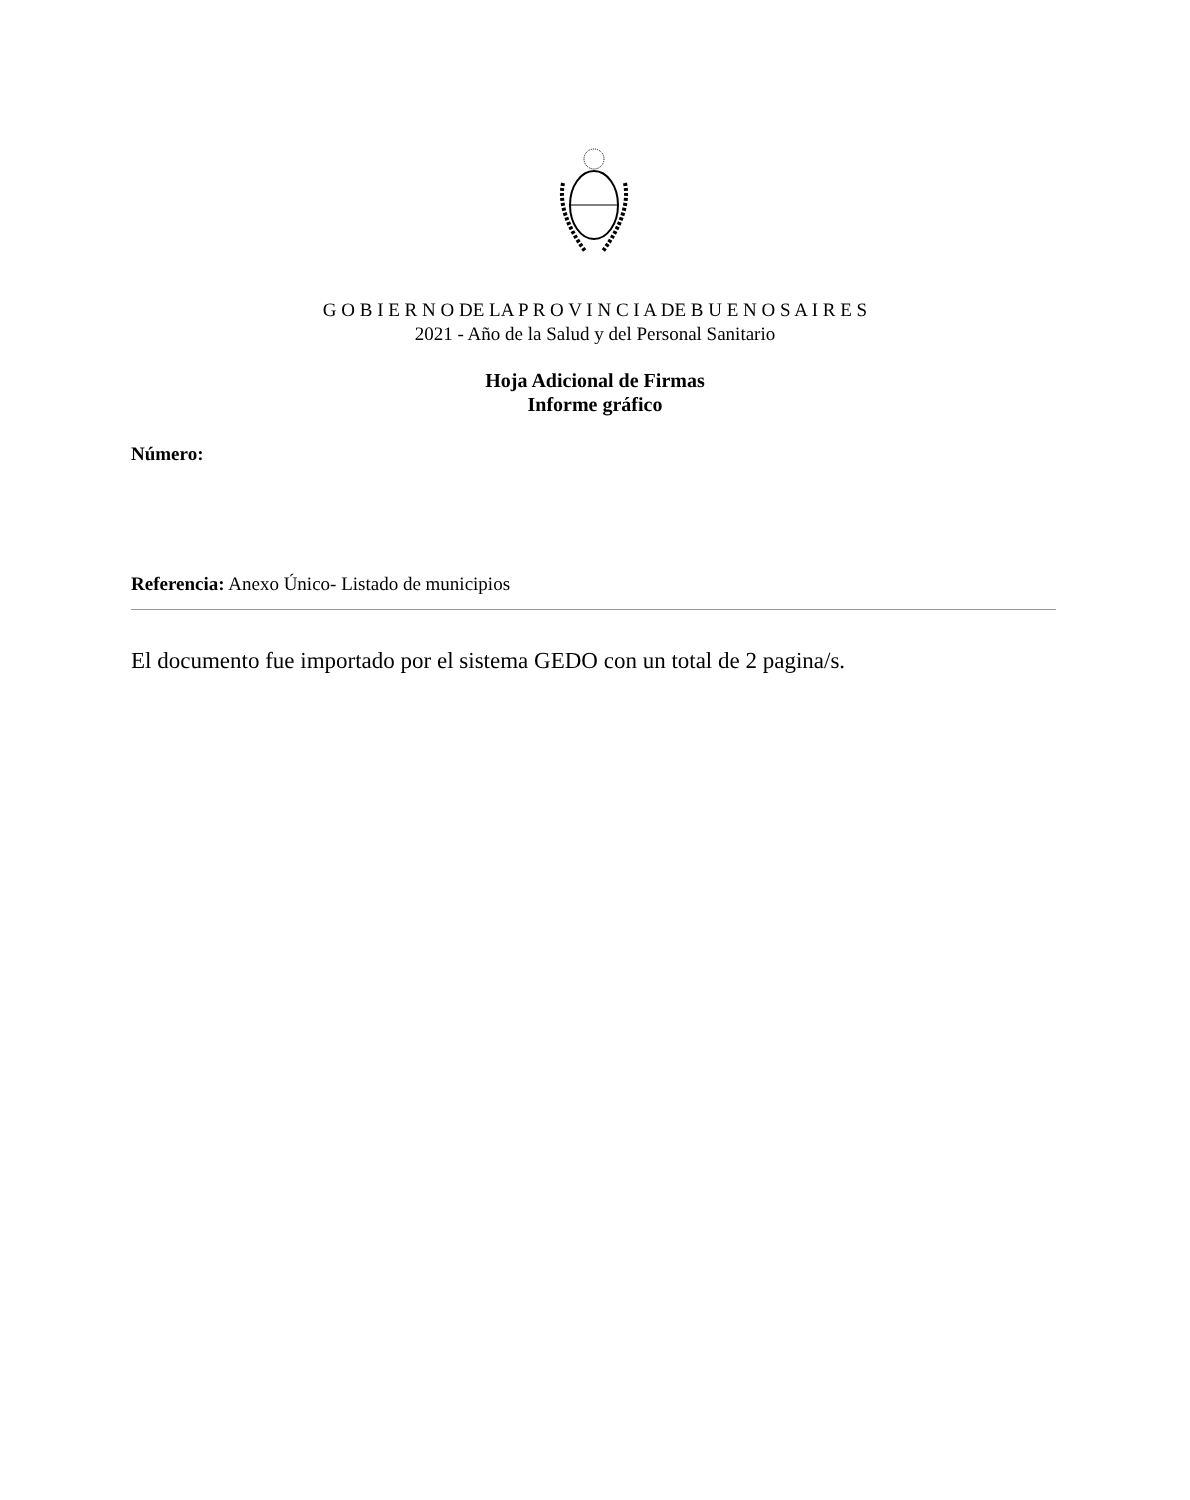G O B I E R N O DE LA P R O V I N C I A DE B U E N O S A I R E S
2021 - Año de la Salud y del Personal Sanitario
Hoja Adicional de Firmas
Informe gráfico
Número:
Referencia: Anexo Único- Listado de municipios
El documento fue importado por el sistema GEDO con un total de 2 pagina/s.